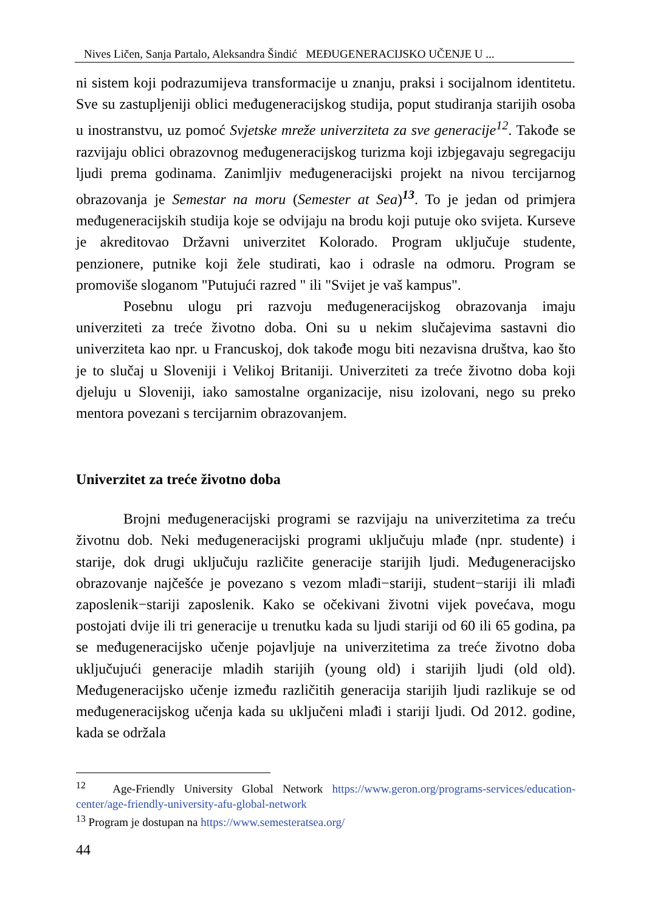Nives Ličen, Sanja Partalo, Aleksandra Šindić MEĐUGENERACIJSKO UČENJE U ...
ni sistem koji podrazumijeva transformacije u znanju, praksi i socijalnom identitetu. Sve su zastupljeniji oblici međugeneracijskog studija, poput studiranja starijih osoba u inostranstvu, uz pomoć Svjetske mreže univerziteta za sve generacije<sup>12</sup>. Takođe se razvijaju oblici obrazovnog međugeneracijskog turizma koji izbjegavaju segregaciju ljudi prema godinama. Zanimljiv međugeneracijski projekt na nivou tercijarnog obrazovanja je Semestar na moru (Semester at Sea)<sup>13</sup>. To je jedan od primjera međugeneracijskih studija koje se odvijaju na brodu koji putuje oko svijeta. Kurseve je akreditovao Državni univerzitet Kolorado. Program uključuje studente, penzionere, putnike koji žele studirati, kao i odrasle na odmoru. Program se promoviše sloganom "Putujući razred " ili "Svijet je vaš kampus".
Posebnu ulogu pri razvoju međugeneracijskog obrazovanja imaju univerziteti za treće životno doba. Oni su u nekim slučajevima sastavni dio univerziteta kao npr. u Francuskoj, dok takođe mogu biti nezavisna društva, kao što je to slučaj u Sloveniji i Velikoj Britaniji. Univerziteti za treće životno doba koji djeluju u Sloveniji, iako samostalne organizacije, nisu izolovani, nego su preko mentora povezani s tercijarnim obrazovanjem.
Univerzitet za treće životno doba
Brojni međugeneracijski programi se razvijaju na univerzitetima za treću životnu dob. Neki međugeneracijski programi uključuju mlađe (npr. studente) i starije, dok drugi uključuju različite generacije starijih ljudi. Međugeneracijsko obrazovanje najčešće je povezano s vezom mlađi−stariji, student−stariji ili mlađi zaposlenik−stariji zaposlenik. Kako se očekivani životni vijek povećava, mogu postojati dvije ili tri generacije u trenutku kada su ljudi stariji od 60 ili 65 godina, pa se međugeneracijsko učenje pojavljuje na univerzitetima za treće životno doba uključujući generacije mladih starijih (young old) i starijih ljudi (old old). Međugeneracijsko učenje između različitih generacija starijih ljudi razlikuje se od međugeneracijskog učenja kada su uključeni mlađi i stariji ljudi. Od 2012. godine, kada se održala
<sup>12</sup> Age-Friendly University Global Network https://www.geron.org/programs-services/education-center/age-friendly-university-afu-global-network
<sup>13</sup> Program je dostupan na https://www.semesteratsea.org/
44